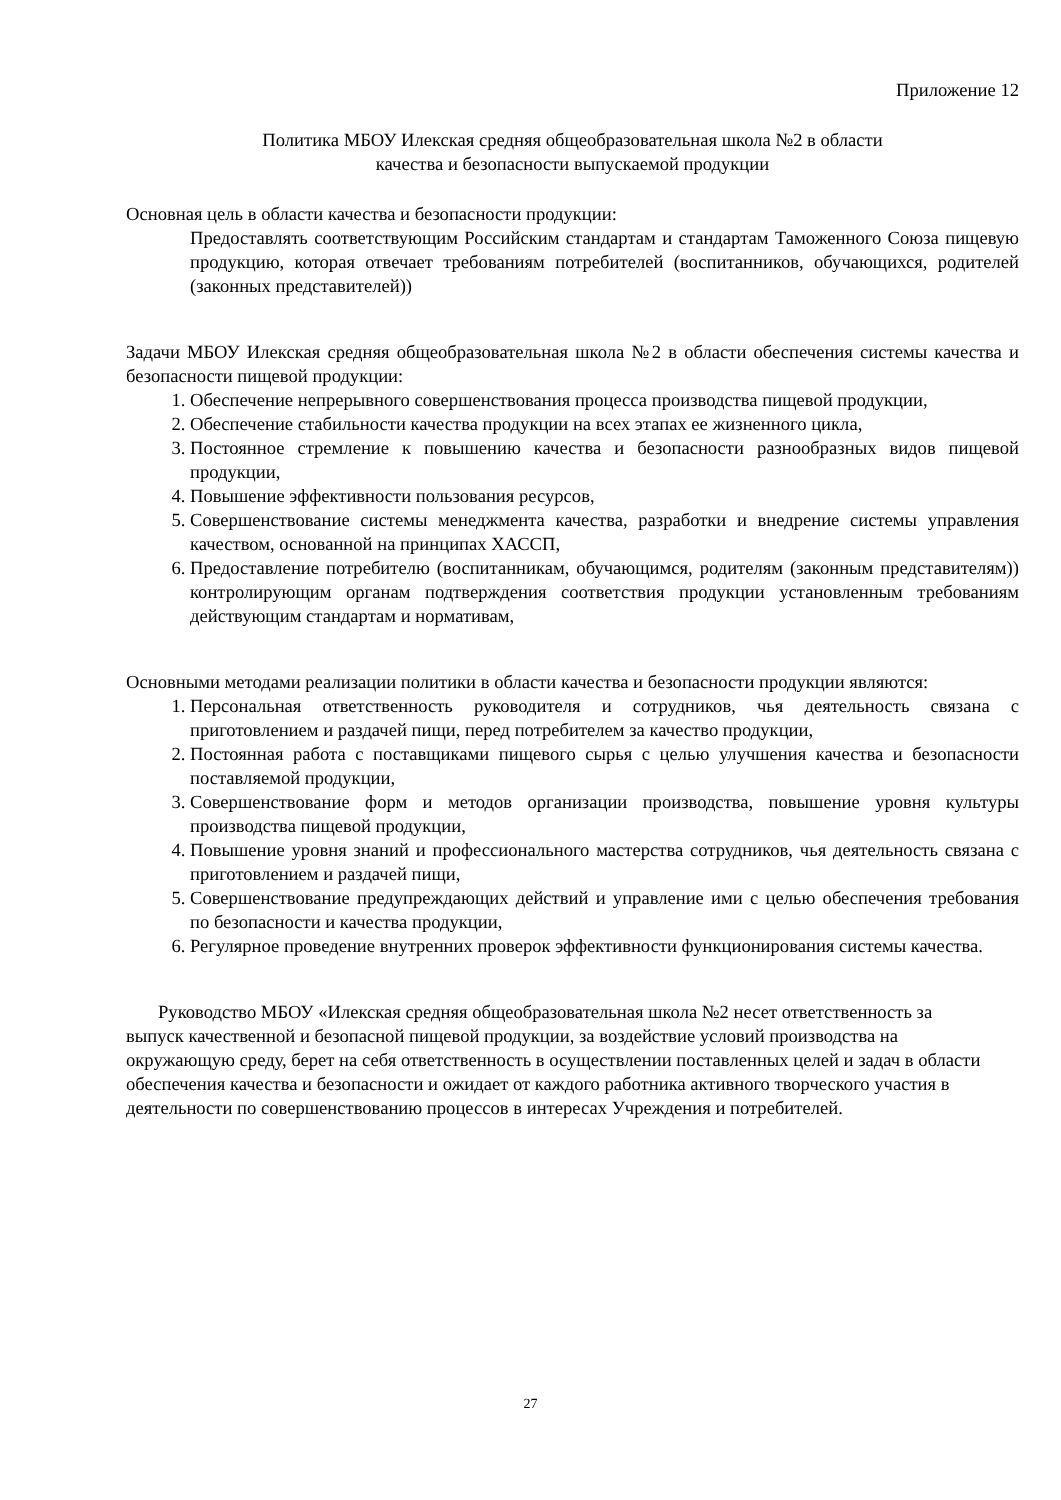Приложение 12
Политика МБОУ Илекская средняя общеобразовательная школа №2 в области
качества и безопасности выпускаемой продукции
Основная цель в области качества и безопасности продукции:
Предоставлять соответствующим Российским стандартам и стандартам Таможенного Союза пищевую продукцию, которая отвечает требованиям потребителей (воспитанников, обучающихся, родителей (законных представителей))
Задачи МБОУ Илекская средняя общеобразовательная школа №2 в области обеспечения системы качества и безопасности пищевой продукции:
1. Обеспечение непрерывного совершенствования процесса производства пищевой продукции,
2. Обеспечение стабильности качества продукции на всех этапах ее жизненного цикла,
3. Постоянное стремление к повышению качества и безопасности разнообразных видов пищевой продукции,
4. Повышение эффективности пользования ресурсов,
5. Совершенствование системы менеджмента качества, разработки и внедрение системы управления качеством, основанной на принципах ХАССП,
6. Предоставление потребителю (воспитанникам, обучающимся, родителям (законным представителям)) контролирующим органам подтверждения соответствия продукции установленным требованиям действующим стандартам и нормативам,
Основными методами реализации политики в области качества и безопасности продукции являются:
1. Персональная ответственность руководителя и сотрудников, чья деятельность связана с приготовлением и раздачей пищи, перед потребителем за качество продукции,
2. Постоянная работа с поставщиками пищевого сырья с целью улучшения качества и безопасности поставляемой продукции,
3. Совершенствование форм и методов организации производства, повышение уровня культуры производства пищевой продукции,
4. Повышение уровня знаний и профессионального мастерства сотрудников, чья деятельность связана с приготовлением и раздачей пищи,
5. Совершенствование предупреждающих действий и управление ими с целью обеспечения требования по безопасности и качества продукции,
6. Регулярное проведение внутренних проверок эффективности функционирования системы качества.
Руководство МБОУ «Илекская средняя общеобразовательная школа №2 несет ответственность за выпуск качественной и безопасной пищевой продукции, за воздействие условий производства на окружающую среду, берет на себя ответственность в осуществлении поставленных целей и задач в области обеспечения качества и безопасности и ожидает от каждого работника активного творческого участия в деятельности по совершенствованию процессов в интересах Учреждения и потребителей.
27